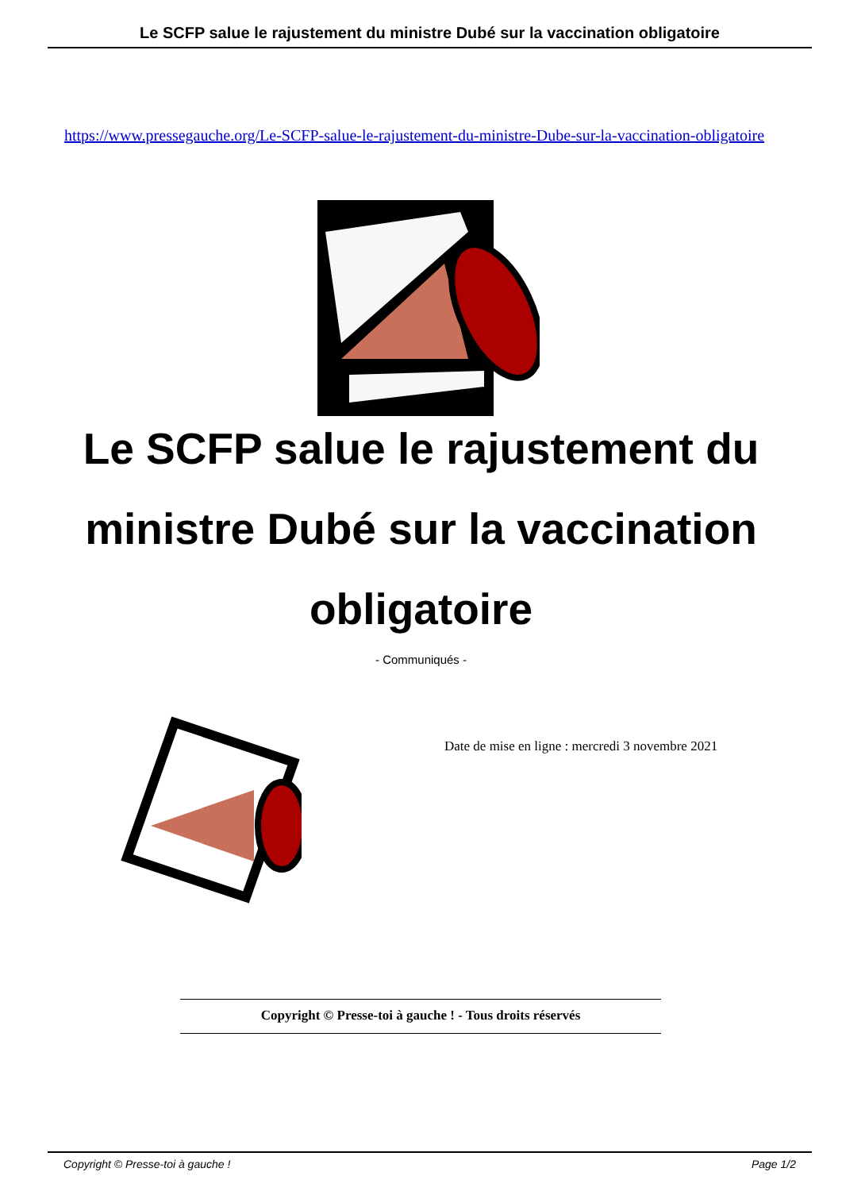Le SCFP salue le rajustement du ministre Dubé sur la vaccination obligatoire
https://www.pressegauche.org/Le-SCFP-salue-le-rajustement-du-ministre-Dube-sur-la-vaccination-obligatoire
Le SCFP salue le rajustement du ministre Dubé sur la vaccination obligatoire
- Communiqués -
Date de mise en ligne : mercredi 3 novembre 2021
Copyright © Presse-toi à gauche ! - Tous droits réservés
Copyright © Presse-toi à gauche ! Page 1/2